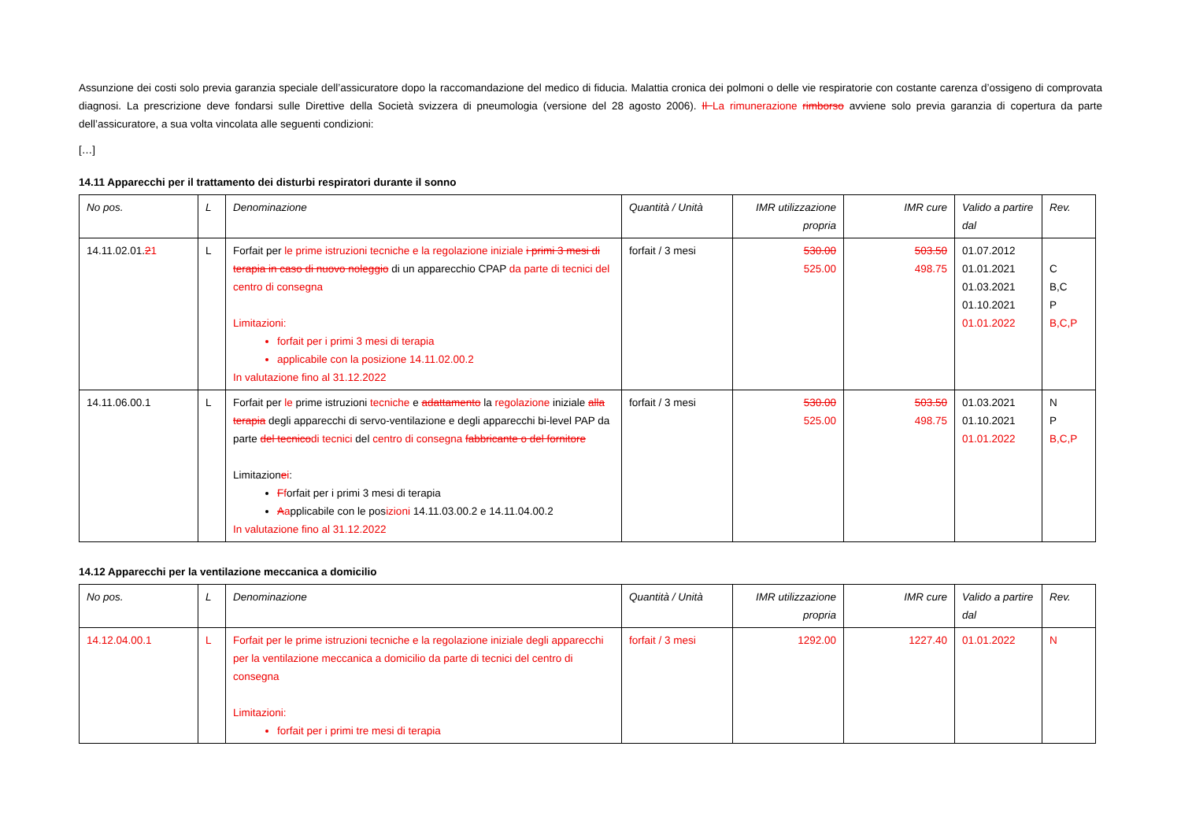Assunzione dei costi solo previa garanzia speciale dell’assicuratore dopo la raccomandazione del medico di fiducia. Malattia cronica dei polmoni o delle vie respiratorie con costante carenza d’ossigeno di comprovata diagnosi. La prescrizione deve fondarsi sulle Direttive della Società svizzera di pneumologia (versione del 28 agosto 2006). Il La rimunerazione rimborso avviene solo previa garanzia di copertura da parte dell’assicuratore, a sua volta vincolata alle seguenti condizioni:
[…]
14.11 Apparecchi per il trattamento dei disturbi respiratori durante il sonno
| No pos. | L | Denominazione | Quantità / Unità | IMR utilizzazione propria | IMR cure | Valido a partire dal | Rev. |
| --- | --- | --- | --- | --- | --- | --- | --- |
| 14.11.02.01. 2 1 | L | Forfait per le prime istruzioni tecniche e la regolazione iniziale i primi 3 mesi di terapia in caso di nuovo noleggio di un apparecchio CPAP da parte di tecnici del centro di consegna Limitazioni: forfait per i primi 3 mesi di terapia applicabile con la posizione 14.11.02.00.2 In valutazione fino al 31.12.2022 | forfait / 3 mesi | 530.00 525.00 | 503.50 498.75 | 01.07.2012 01.01.2021 01.03.2021 01.10.2021 01.01.2022 | C B,C P B,C,P |
| 14.11.06.00.1 | L | Forfait per le prime istruzioni tecniche e adattamento la regolazione iniziale alla terapia degli apparecchi di servo-ventilazione e degli apparecchi bi-level PAP da parte del tecnico di tecnici del centro di consegna fabbricante o del fornitore Limitazion e i : F f orfait per i primi 3 mesi di terapia A a pplicabile con le pos izioni 14.11.03.00.2 e 14.11.04.00.2 In valutazione fino al 31.12.2022 | forfait / 3 mesi | 530.00 525.00 | 503.50 498.75 | 01.03.2021 01.10.2021 01.01.2022 | N P B,C,P |
14.12 Apparecchi per la ventilazione meccanica a domicilio
| No pos. | L | Denominazione | Quantità / Unità | IMR utilizzazione propria | IMR cure | Valido a partire dal | Rev. |
| --- | --- | --- | --- | --- | --- | --- | --- |
| 14.12.04.00.1 | L | Forfait per le prime istruzioni tecniche e la regolazione iniziale degli apparecchi per la ventilazione meccanica a domicilio da parte di tecnici del centro di consegna Limitazioni: forfait per i primi tre mesi di terapia | forfait / 3 mesi | 1292.00 | 1227.40 | 01.01.2022 | N |